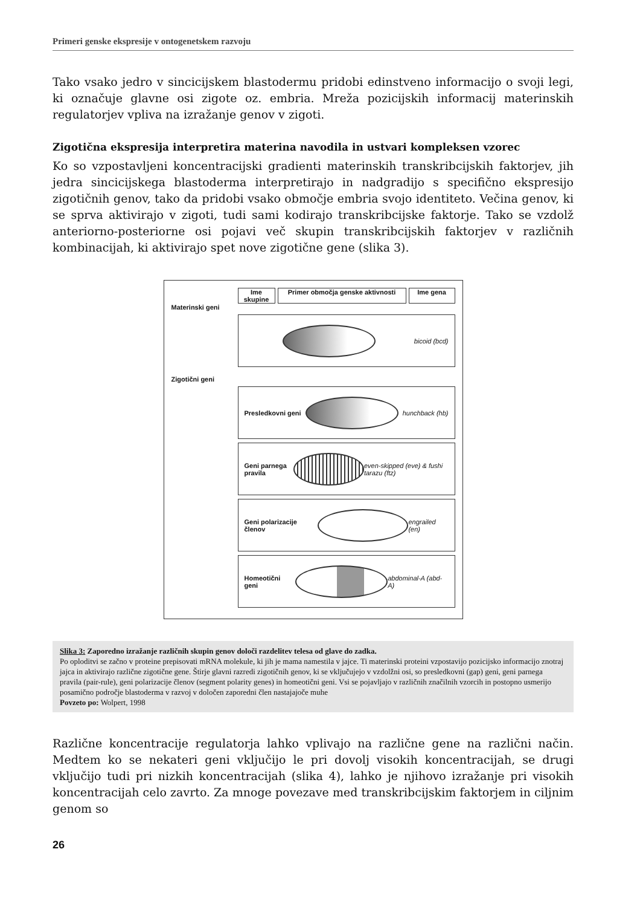Primeri genske ekspresije v ontogenetskem razvoju
Tako vsako jedro v sincicijskem blastodermu pridobi edinstveno informacijo o svoji legi, ki označuje glavne osi zigote oz. embria. Mreža pozicijskih informacij materinskih regulatorjev vpliva na izražanje genov v zigoti.
Zigotična ekspresija interpretira materina navodila in ustvari kompleksen vzorec
Ko so vzpostavljeni koncentracijski gradienti materinskih transkribcijskih faktorjev, jih jedra sincicijskega blastoderma interpretirajo in nadgradijo s specifično ekspresijo zigotičnih genov, tako da pridobi vsako območje embria svojo identiteto. Večina genov, ki se sprva aktivirajo v zigoti, tudi sami kodirajo transkribcijske faktorje. Tako se vzdolž anteriorno-posteriorne osi pojavi več skupin transkribcijskih faktorjev v različnih kombinacijah, ki aktivirajo spet nove zigotične gene (slika 3).
Ime skupine
Primer območja genske aktivnosti
Ime gena
Materinski geni
bicoid (bcd)
Zigotični geni
Presledkovni geni hunchback (hb)
Geni parnega pravila
even-skipped (eve) & fushi tarazu (ftz)
Geni polarizacije členov engrailed (en)
Homeotični geni abdominal-A (abd-A)
Slika 3: Zaporedno izražanje različnih skupin genov določi razdelitev telesa od glave do zadka.
Po oploditvi se začno v proteine prepisovati mRNA molekule, ki jih je mama namestila v jajce. Ti materinski proteini vzpostavijo pozicijsko informacijo znotraj jajca in aktivirajo različne zigotične gene. Štirje glavni razredi zigotičnih genov, ki se vključujejo v vzdolžni osi, so presledkovni (gap) geni, geni parnega pravila (pair-rule), geni polarizacije členov (segment polarity genes) in homeotični geni. Vsi se pojavljajo v različnih značilnih vzorcih in postopno usmerijo posamično področje blastoderma v razvoj v določen zaporedni člen nastajajoče muhe
Povzeto po: Wolpert, 1998
Različne koncentracije regulatorja lahko vplivajo na različne gene na različni način. Medtem ko se nekateri geni vključijo le pri dovolj visokih koncentracijah, se drugi vključijo tudi pri nizkih koncentracijah (slika 4), lahko je njihovo izražanje pri visokih koncentracijah celo zavrto. Za mnoge povezave med transkribcijskim faktorjem in ciljnim genom so
26